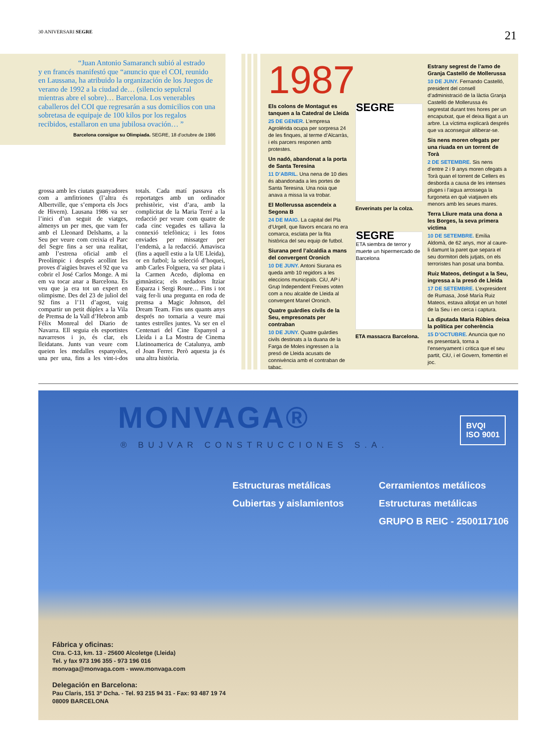30 ANIVERSARI SEGRE
21
“Juan Antonio Samaranch subió al estrado
y en francés manifestó que “anuncio que el COI, reunido en Laussana, ha atribuido la organización de los Juegos de verano de 1992 a la ciudad de… (silencio sepulcral mientras abre el sobre)… Barcelona. Los venerables caballeros del COI que regresarán a sus domicilios con una sobretasa de equipaje de 100 kilos por los regalos recibidos, estallaron en una jubilosa ovación… ”
Barcelona consigue su Olimpiada. SEGRE, 18 d’octubre de 1986
grossa amb les ciutats guanyadores com a amfitriones (l’altra és Albertville, que s’emporta els Jocs de Hivern). Lausana 1986 va ser l’inici d’un seguit de viatges, almenys un per mes, que vam fer amb el Lleonard Delshams, a la Seu per veure com creixia el Parc del Segre fins a ser una realitat, amb l’estrena oficial amb el Preolímpic i després acollint les proves d’aigües braves el 92 que va cobrir el José Carlos Monge. A mi em va tocar anar a Barcelona. Es veu que ja era tot un expert en olimpisme. Des del 23 de juliol del 92 fins a l’11 d’agost, vaig compartir un petit dúplex a la Vila de Premsa de la Vall d’Hebron amb Félix Monreal del Diario de Navarra. Ell seguia els esportistes navarresos i jo, és clar, els lleidatans. Junts van veure com queien les medalles espanyoles, una per una, fins a les vint-i-dos totals. Cada matí passava els reportatges amb un ordinador prehistòric, vist d’ara, amb la complicitat de la Maria Terré a la redacció per veure com quatre de cada cinc vegades es tallava la connexió telefònica; i les fotos enviades per missatger per l’endemà, a la redacció. Amavisca (fins a aquell estiu a la UE Lleida), or en futbol; la selecció d’hoquei, amb Carles Folguera, va ser plata i la Carmen Acedo, diploma en gimnàstica; els nedadors Itziar Esparza i Sergi Roure… Fins i tot vaig fer-li una pregunta en roda de premsa a Magic Johnson, del Dream Team. Fins uns quants anys després no tornaria a veure mai tantes estrelles juntes. Va ser en el Centenari del Cine Espanyol a Lleida i a La Mostra de Cinema Llatinoamerica de Catalunya, amb el Joan Ferrer. Però aquesta ja és una altra història.
1987
Els colons de Montagut es tanquen a la Catedral de Lleida
25 DE GENER. L’empresa Agrolérida ocupa per sorpresa 24 de les finques, al terme d’Alcarràs, i els parcers responen amb protestes.
Un nadó, abandonat a la porta de Santa Teresina
11 D’ABRIL. Una nena de 10 dies és abandonada a les portes de Santa Teresina. Una noia que anava a missa la va trobar.
El Mollerussa ascendeix a Segona B
24 DE MAIG. La capital del Pla d’Urgell, que llavors encara no era comarca, esclata per la fita històrica del seu equip de futbol.
Siurana perd l’alcaldia a mans del convergent Oronich
10 DE JUNY. Antoni Siurana es queda amb 10 regidors a les eleccions municipals. CiU, AP i Grup Independent Freixes voten com a nou alcalde de Lleida al convergent Manel Oronich.
Quatre guàrdies civils de la Seu, empresonats per contraban
10 DE JUNY. Quatre guàrdies civils destinats a la duana de la Farga de Moles ingressen a la presó de Lleida acusats de connivència amb el contraban de tabac.
SEGRE
Enverinats per la colza.
SEGRE
ETA siembra de terror y muerte un hipermercado de Barcelona
ETA massacra Barcelona.
Estrany segrest de l’amo de Granja Castelló de Mollerussa
10 DE JUNY. Fernando Castelló, president del consell d’administració de la làctia Granja Castelló de Mollerussa és segrestat durant tres hores per un encaputxat, que el deixa lligat a un arbre. La víctima explicarà després que va aconseguir alliberar-se.
Sis nens moren ofegats per una riuada en un torrent de Torà
2 DE SETEMBRE. Sis nens d’entre 2 i 9 anys moren ofegats a Torà quan el torrent de Cellers es desborda a causa de les intenses pluges i l’aigua arrossega la furgoneta en què viatjaven els menors amb les seues mares.
Terra Lliure mata una dona a les Borges, la seva primera víctima
10 DE SETEMBRE. Emília Aldomà, de 62 anys, mor al caure-li damunt la paret que separa el seu dormitori dels jutjats, on els terroristes han posat una bomba.
Ruiz Mateos, detingut a la Seu, ingressa a la presó de Lleida
17 DE SETEMBRE. L’expresident de Rumasa, José María Ruiz Mateos, estava allotjat en un hotel de la Seu i en cerca i captura.
La diputada Maria Rúbies deixa la política per coherència
15 D’OCTUBRE. Anuncia que no es presentarà, torna a l’ensenyament i critica que el seu partit, CiU, i el Govern, fomentin el joc.
MONVAGA®
® BUJVAR CONSTRUCCIONES S.A.
BVQI
ISO 9001
Estructuras metálicas
Cerramientos metálicos
Cubiertas y aislamientos
Estructuras metálicas
GRUPO B REIC - 2500117106
Fábrica y oficinas:
Ctra. C-13, km. 13 - 25600 Alcoletge (Lleida)
Tel. y fax 973 196 355 - 973 196 016
monvaga@monvaga.com - www.monvaga.com
Delegación en Barcelona:
Pau Claris, 151 3º Dcha. - Tel. 93 215 94 31 - Fax: 93 487 19 74
08009 BARCELONA